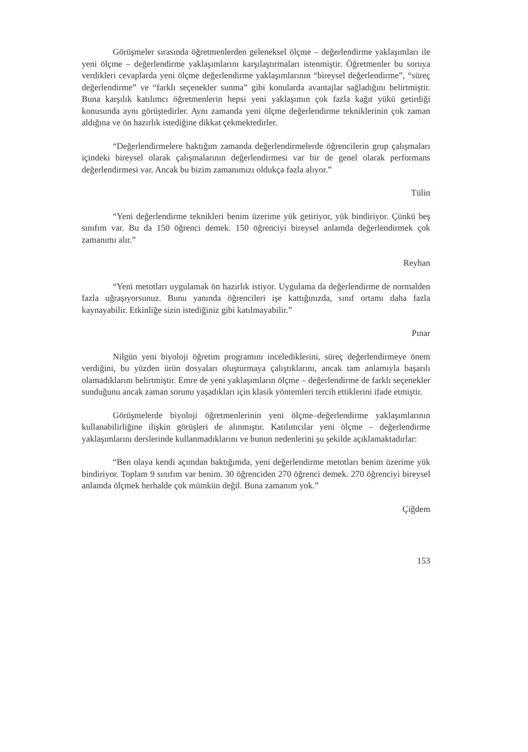Görüşmeler sırasında öğretmenlerden geleneksel ölçme – değerlendirme yaklaşımları ile yeni ölçme – değerlendirme yaklaşımlarını karşılaştırmaları istenmiştir. Öğretmenler bu soruya verdikleri cevaplarda yeni ölçme değerlendirme yaklaşımlarının “bireysel değerlendirme”, “süreç değerlendirme” ve “farklı seçenekler sunma” gibi konularda avantajlar sağladığını belirtmiştir. Buna karşılık katılımcı öğretmenlerin hepsi yeni yaklaşımın çok fazla kağıt yükü getirdiği konusunda aynı görüştedirler. Aynı zamanda yeni ölçme değerlendirme tekniklerinin çok zaman aldığına ve ön hazırlık istediğine dikkat çekmektedirler.
“Değerlendirmelere baktığım zamanda değerlendirmelerde öğrencilerin grup çalışmaları içindeki bireysel olarak çalışmalarının değerlendirmesi var bir de genel olarak performans değerlendirmesi var. Ancak bu bizim zamanımızı oldukça fazla alıyor.”
Tülin
“Yeni değerlendirme teknikleri benim üzerime yük getiriyor, yük bindiriyor. Çünkü beş sınıfım var. Bu da 150 öğrenci demek. 150 öğrenciyi bireysel anlamda değerlendirmek çok zamanımı alır.”
Reyhan
“Yeni metotları uygulamak ön hazırlık istiyor. Uygulama da değerlendirme de normalden fazla uğraşıyorsunuz. Bunu yanında öğrencileri işe kattığınızda, sınıf ortamı daha fazla kaynayabilir. Etkinliğe sizin istediğiniz gibi katılmayabilir.”
Pınar
Nilgün yeni biyoloji öğretim programını incelediklerini, süreç değerlendirmeye önem verdiğini, bu yüzden ürün dosyaları oluşturmaya çalıştıklarını, ancak tam anlamıyla başarılı olamadıklarını belirtmiştir. Emre de yeni yaklaşımların ölçme – değerlendirme de farklı seçenekler sunduğunu ancak zaman sorunu yaşadıkları için klasik yöntemleri tercih ettiklerini ifade etmiştir.
Görüşmelerde biyoloji öğretmenlerinin yeni ölçme–değerlendirme yaklaşımlarının kullanabilirliğine ilişkin görüşleri de alınmıştır. Katılımcılar yeni ölçme – değerlendirme yaklaşımlarını derslerinde kullanmadıklarını ve bunun nedenlerini şu şekilde açıklamaktadırlar:
“Ben olaya kendi açımdan baktığımda, yeni değerlendirme metotları benim üzerime yük bindiriyor. Toplam 9 sınıfım var benim. 30 öğrenciden 270 öğrenci demek. 270 öğrenciyi bireysel anlamda ölçmek herhalde çok mümkün değil. Buna zamanım yok.”
Çiğdem
153